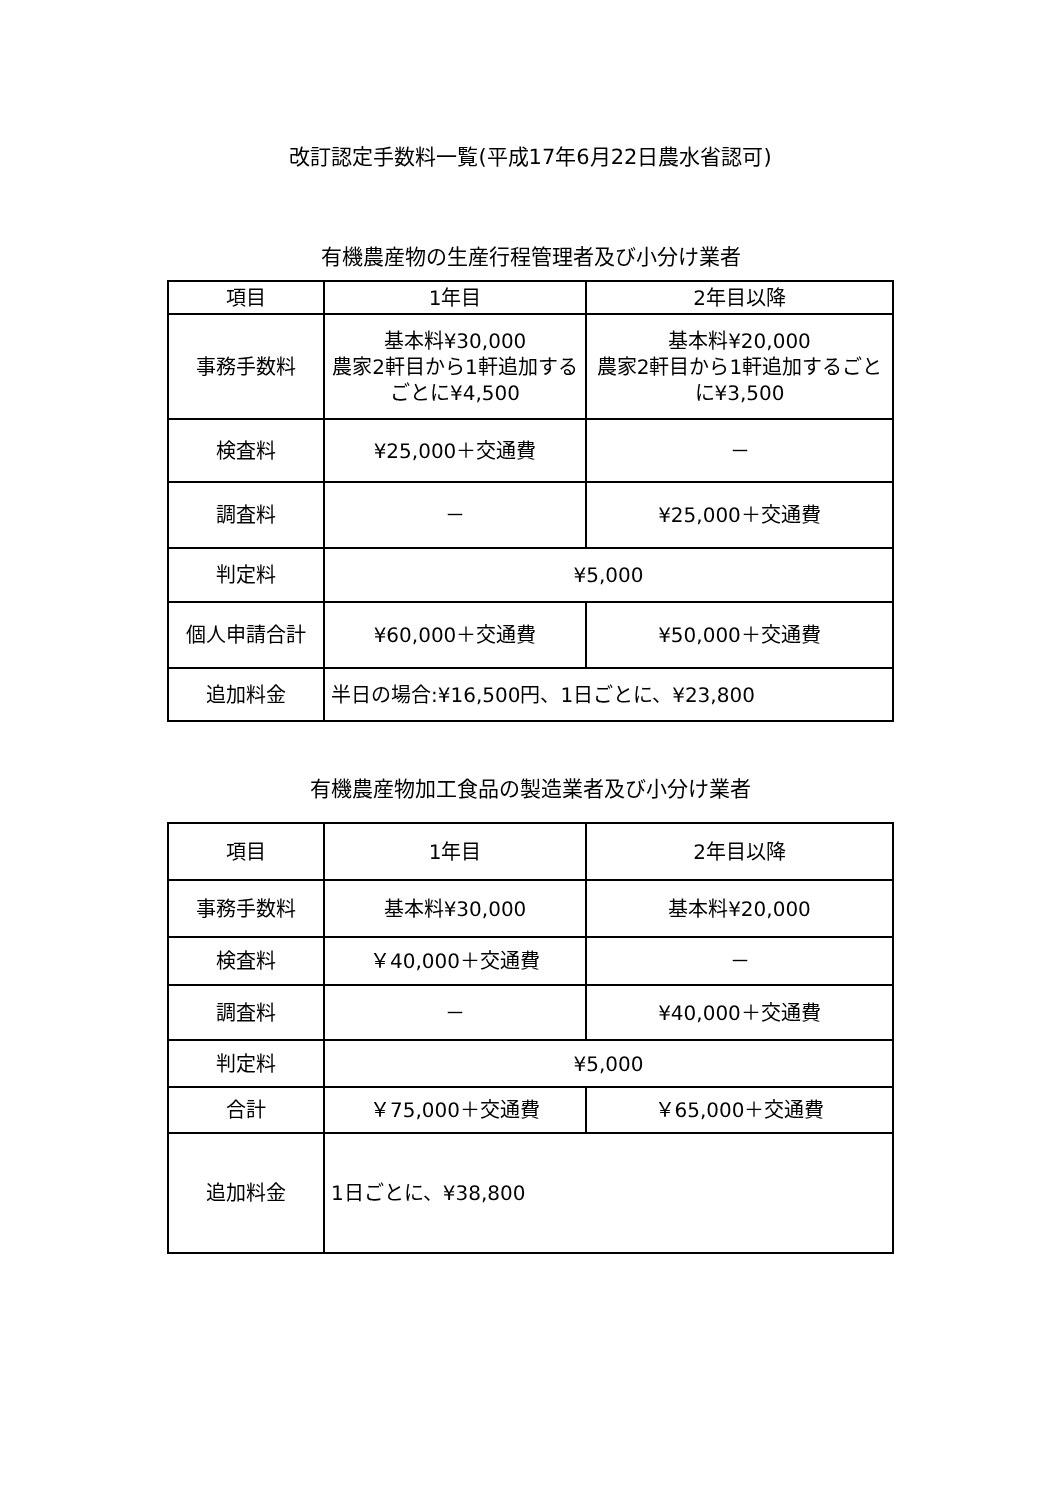改訂認定手数料一覧(平成17年6月22日農水省認可)
有機農産物の生産行程管理者及び小分け業者
| 項目 | 1年目 | 2年目以降 |
| 事務手数料 | 基本料¥30,000 農家2軒目から1軒追加するごとに¥4,500 | 基本料¥20,000 農家2軒目から1軒追加するごとに¥3,500 |
| 検査料 | ¥25,000＋交通費 | － |
| 調査料 | － | ¥25,000＋交通費 |
| 判定料 | ¥5,000 | |
| 個人申請合計 | ¥60,000＋交通費 | ¥50,000＋交通費 |
| 追加料金 | 半日の場合:¥16,500円、1日ごとに、¥23,800 | |
有機農産物加工食品の製造業者及び小分け業者
| 項目 | 1年目 | 2年目以降 |
| 事務手数料 | 基本料¥30,000 | 基本料¥20,000 |
| 検査料 | ￥40,000＋交通費 | － |
| 調査料 | － | ¥40,000＋交通費 |
| 判定料 | ¥5,000 | |
| 合計 | ￥75,000＋交通費 | ￥65,000＋交通費 |
| 追加料金 | 1日ごとに、¥38,800 | |